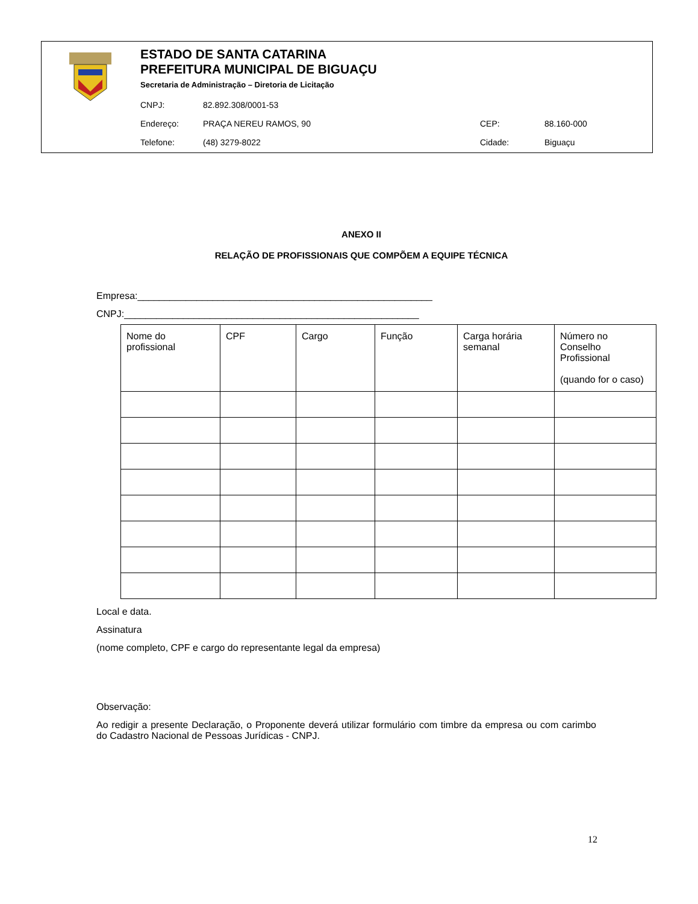ESTADO DE SANTA CATARINA
PREFEITURA MUNICIPAL DE BIGUAÇU
Secretaria de Administração – Diretoria de Licitação
| CNPJ: | 82.892.308/0001-53 | | |
| Endereço: | PRAÇA NEREU RAMOS, 90 | CEP: | 88.160-000 |
| Telefone: | (48) 3279-8022 | Cidade: | Biguaçu |
ANEXO II
RELAÇÃO DE PROFISSIONAIS QUE COMPÕEM A EQUIPE TÉCNICA
Empresa:_______________________________________________________
CNPJ:_______________________________________________________
| Nome do profissional | CPF | Cargo | Função | Carga horária semanal | Número no Conselho Profissional (quando for o caso) |
| --- | --- | --- | --- | --- | --- |
Local e data.
Assinatura
(nome completo, CPF e cargo do representante legal da empresa)
Observação:
Ao redigir a presente Declaração, o Proponente deverá utilizar formulário com timbre da empresa ou com carimbo do Cadastro Nacional de Pessoas Jurídicas - CNPJ.
12